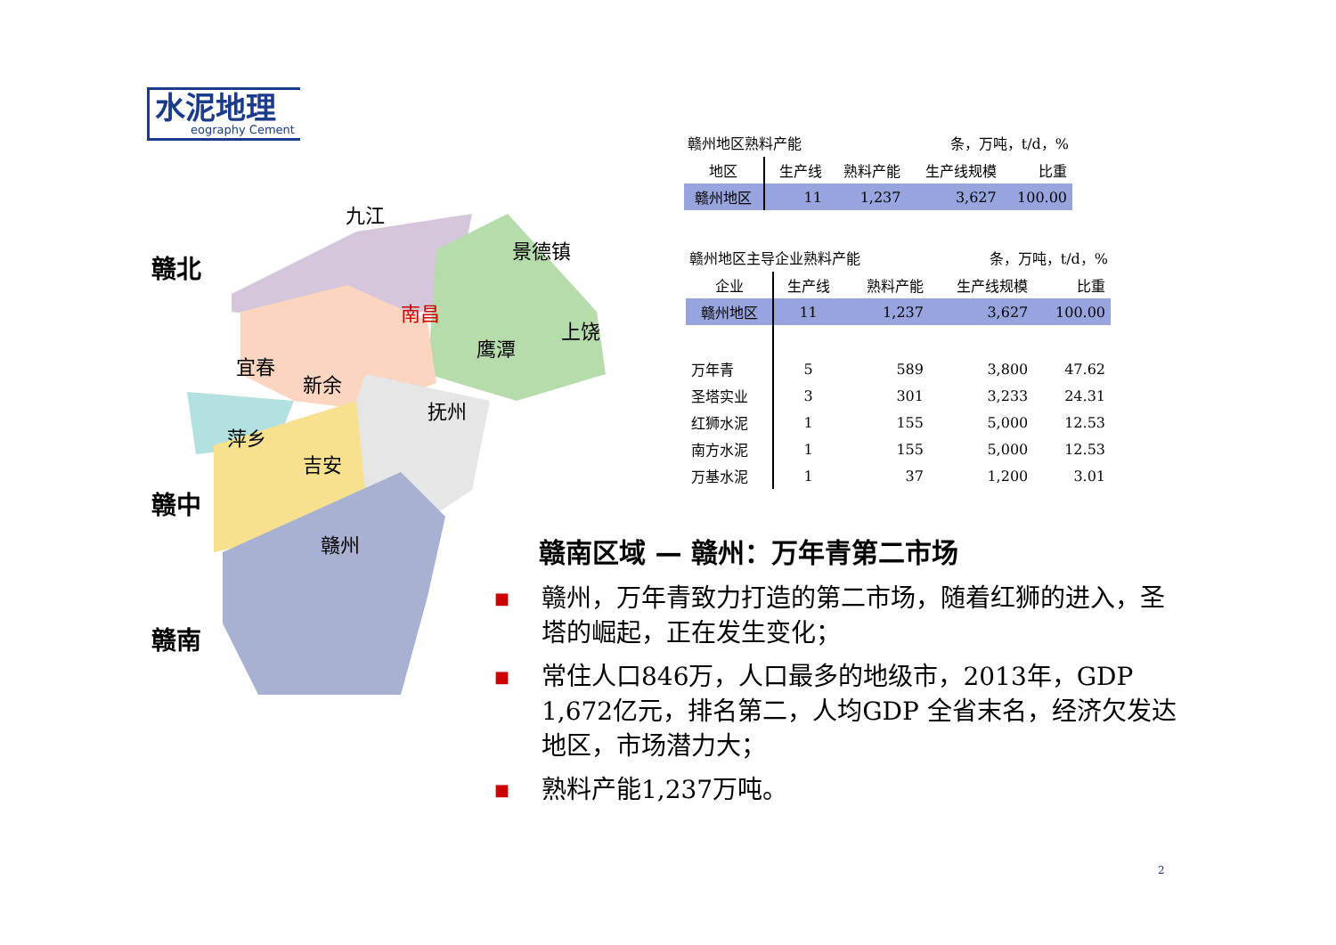水泥地理
eography Cement
九江
景德镇
南昌
上饶
鹰潭
宜春
新余
抚州
萍乡
吉安
赣州
赣北
赣中
赣南
赣州地区熟料产能 条，万吨，t/d，%
| 地区 | 生产线 | 熟料产能 | 生产线规模 | 比重 |
| --- | --- | --- | --- | --- |
| 赣州地区 | 11 | 1,237 | 3,627 | 100.00 |
赣州地区主导企业熟料产能 条，万吨，t/d，%
| 企业 | 生产线 | 熟料产能 | 生产线规模 | 比重 |
| --- | --- | --- | --- | --- |
| 赣州地区 | 11 | 1,237 | 3,627 | 100.00 |
| 万年青 | 5 | 589 | 3,800 | 47.62 |
| 圣塔实业 | 3 | 301 | 3,233 | 24.31 |
| 红狮水泥 | 1 | 155 | 5,000 | 12.53 |
| 南方水泥 | 1 | 155 | 5,000 | 12.53 |
| 万基水泥 | 1 | 37 | 1,200 | 3.01 |
赣南区域 — 赣州：万年青第二市场
■
赣州，万年青致力打造的第二市场，随着红狮的进入，圣塔的崛起，正在发生变化；
■
常住人口846万，人口最多的地级市，2013年，GDP 1,672亿元，排名第二，人均GDP 全省末名，经济欠发达地区，市场潜力大；
■
熟料产能1,237万吨。
2